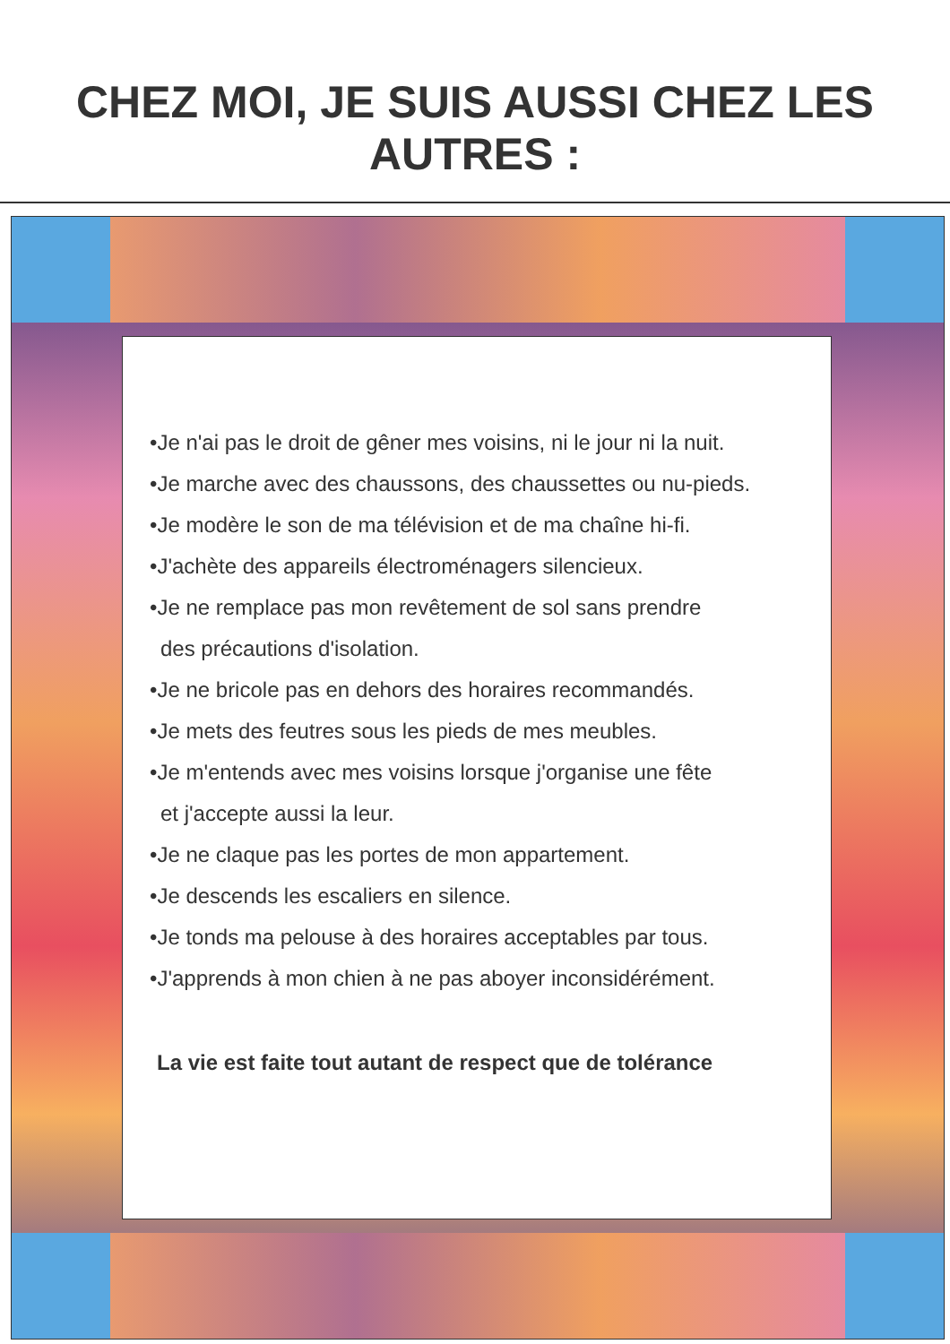CHEZ MOI, JE SUIS AUSSI CHEZ LES AUTRES :
•Je n'ai pas le droit de gêner mes voisins, ni le jour ni la nuit.
•Je marche avec des chaussons, des chaussettes ou nu-pieds.
•Je modère le son de ma télévision et de ma chaîne hi-fi.
•J'achète des appareils électroménagers silencieux.
•Je ne remplace pas mon revêtement de sol sans prendre
des précautions d'isolation.
•Je ne bricole pas en dehors des horaires recommandés.
•Je mets des feutres sous les pieds de mes meubles.
•Je m'entends avec mes voisins lorsque j'organise une fête
et j'accepte aussi la leur.
•Je ne claque pas les portes de mon appartement.
•Je descends les escaliers en silence.
•Je tonds ma pelouse à des horaires acceptables par tous.
•J'apprends à mon chien à ne pas aboyer inconsidérément.
La vie est faite tout autant de respect que de tolérance